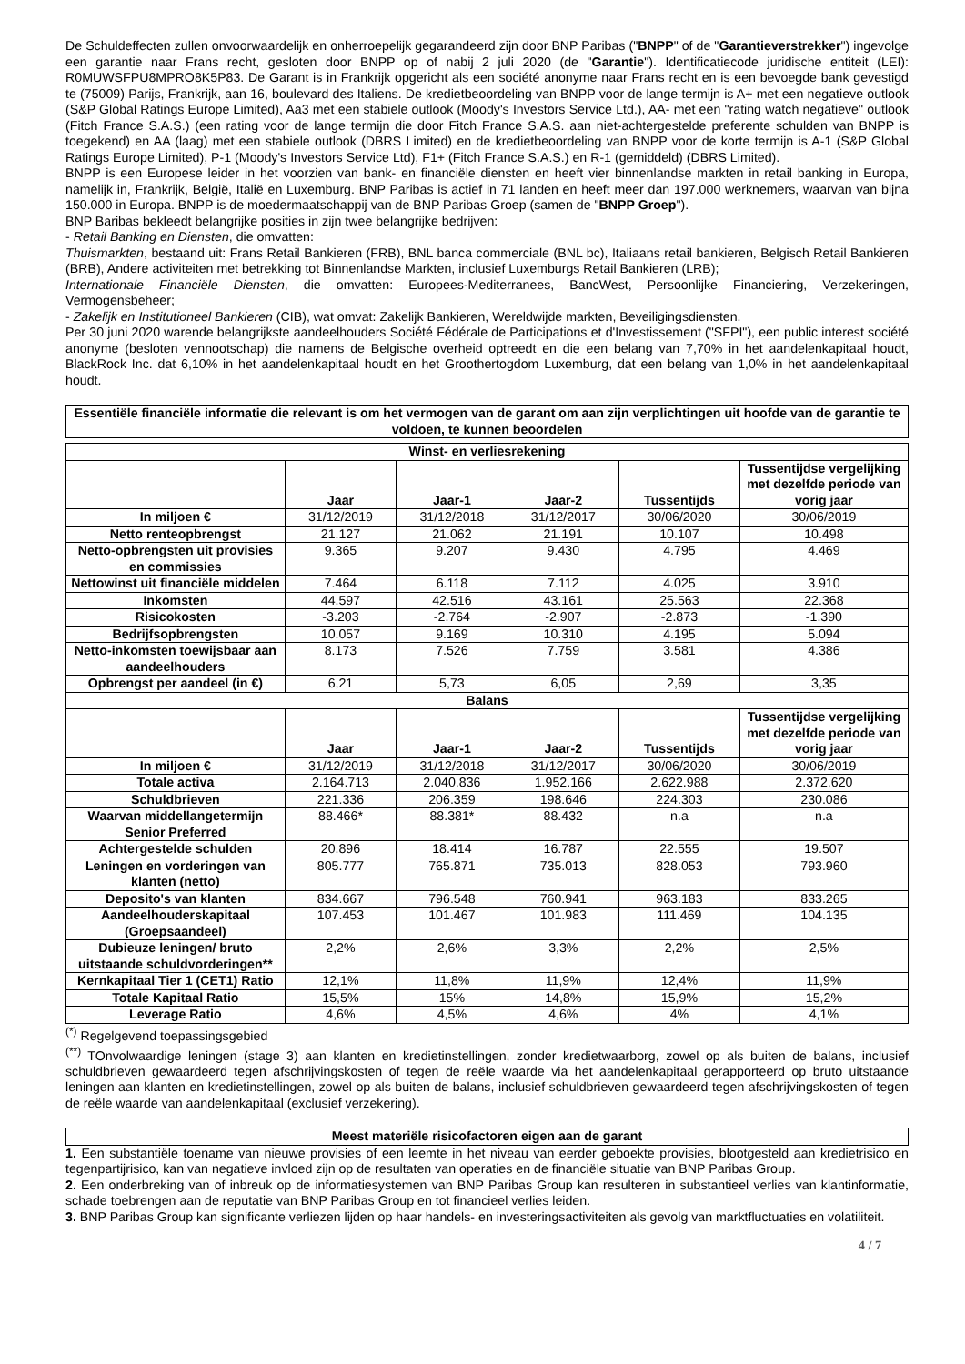De Schuldeffecten zullen onvoorwaardelijk en onherroepelijk gegarandeerd zijn door BNP Paribas ("BNPP" of de "Garantieverstrekker") ingevolge een garantie naar Frans recht, gesloten door BNPP op of nabij 2 juli 2020 (de "Garantie"). Identificatiecode juridische entiteit (LEI): R0MUWSFPU8MPRO8K5P83. De Garant is in Frankrijk opgericht als een société anonyme naar Frans recht en is een bevoegde bank gevestigd te (75009) Parijs, Frankrijk, aan 16, boulevard des Italiens. De kredietbeoordeling van BNPP voor de lange termijn is A+ met een negatieve outlook (S&P Global Ratings Europe Limited), Aa3 met een stabiele outlook (Moody's Investors Service Ltd.), AA- met een "rating watch negatieve" outlook (Fitch France S.A.S.) (een rating voor de lange termijn die door Fitch France S.A.S. aan niet-achtergestelde preferente schulden van BNPP is toegekend) en AA (laag) met een stabiele outlook (DBRS Limited) en de kredietbeoordeling van BNPP voor de korte termijn is A-1 (S&P Global Ratings Europe Limited), P-1 (Moody's Investors Service Ltd), F1+ (Fitch France S.A.S.) en R-1 (gemiddeld) (DBRS Limited).
BNPP is een Europese leider in het voorzien van bank- en financiële diensten en heeft vier binnenlandse markten in retail banking in Europa, namelijk in, Frankrijk, België, Italië en Luxemburg. BNP Paribas is actief in 71 landen en heeft meer dan 197.000 werknemers, waarvan van bijna 150.000 in Europa. BNPP is de moedermaatschappij van de BNP Paribas Groep (samen de "BNPP Groep").
BNP Baribas bekleedt belangrijke posities in zijn twee belangrijke bedrijven:
- Retail Banking en Diensten, die omvatten:
Thuismarkten, bestaand uit: Frans Retail Bankieren (FRB), BNL banca commerciale (BNL bc), Italiaans retail bankieren, Belgisch Retail Bankieren (BRB), Andere activiteiten met betrekking tot Binnenlandse Markten, inclusief Luxemburgs Retail Bankieren (LRB);
Internationale Financiële Diensten, die omvatten: Europees-Mediterranees, BancWest, Persoonlijke Financiering, Verzekeringen, Vermogensbeheer;
- Zakelijk en Institutioneel Bankieren (CIB), wat omvat: Zakelijk Bankieren, Wereldwijde markten, Beveiligingsdiensten.
Per 30 juni 2020 warende belangrijkste aandeelhouders Société Fédérale de Participations et d'Investissement ("SFPI"), een public interest société anonyme (besloten vennootschap) die namens de Belgische overheid optreedt en die een belang van 7,70% in het aandelenkapitaal houdt, BlackRock Inc. dat 6,10% in het aandelenkapitaal houdt en het Groothertogdom Luxemburg, dat een belang van 1,0% in het aandelenkapitaal houdt.
| Essentiële financiële informatie die relevant is om het vermogen van de garant om aan zijn verplichtingen uit hoofde van de garantie te voldoen, te kunnen beoordelen |
| --- |
| Winst- en verliesrekening | | | | | |
| --- | --- | --- | --- | --- | --- |
| | Jaar | Jaar-1 | Jaar-2 | Tussentijds | Tussentijdse vergelijking met dezelfde periode van vorig jaar |
| In miljoen € | 31/12/2019 | 31/12/2018 | 31/12/2017 | 30/06/2020 | 30/06/2019 |
| Netto renteopbrengst | 21.127 | 21.062 | 21.191 | 10.107 | 10.498 |
| Netto-opbrengsten uit provisies en commissies | 9.365 | 9.207 | 9.430 | 4.795 | 4.469 |
| Nettowinst uit financiële middelen | 7.464 | 6.118 | 7.112 | 4.025 | 3.910 |
| Inkomsten | 44.597 | 42.516 | 43.161 | 25.563 | 22.368 |
| Risicokosten | -3.203 | -2.764 | -2.907 | -2.873 | -1.390 |
| Bedrijfsopbrengsten | 10.057 | 9.169 | 10.310 | 4.195 | 5.094 |
| Netto-inkomsten toewijsbaar aan aandeelhouders | 8.173 | 7.526 | 7.759 | 3.581 | 4.386 |
| Opbrengst per aandeel (in €) | 6,21 | 5,73 | 6,05 | 2,69 | 3,35 |
| Balans | | | | | |
| | Jaar | Jaar-1 | Jaar-2 | Tussentijds | Tussentijdse vergelijking met dezelfde periode van vorig jaar |
| In miljoen € | 31/12/2019 | 31/12/2018 | 31/12/2017 | 30/06/2020 | 30/06/2019 |
| Totale activa | 2.164.713 | 2.040.836 | 1.952.166 | 2.622.988 | 2.372.620 |
| Schuldbrieven | 221.336 | 206.359 | 198.646 | 224.303 | 230.086 |
| Waarvan middellangetermijn Senior Preferred | 88.466* | 88.381* | 88.432 | n.a | n.a |
| Achtergestelde schulden | 20.896 | 18.414 | 16.787 | 22.555 | 19.507 |
| Leningen en vorderingen van klanten (netto) | 805.777 | 765.871 | 735.013 | 828.053 | 793.960 |
| Deposito's van klanten | 834.667 | 796.548 | 760.941 | 963.183 | 833.265 |
| Aandeelhouderskapitaal (Groepsaandeel) | 107.453 | 101.467 | 101.983 | 111.469 | 104.135 |
| Dubieuze leningen/ bruto uitstaande schuldvorderingen** | 2,2% | 2,6% | 3,3% | 2,2% | 2,5% |
| Kernkapitaal Tier 1 (CET1) Ratio | 12,1% | 11,8% | 11,9% | 12,4% | 11,9% |
| Totale Kapitaal Ratio | 15,5% | 15% | 14,8% | 15,9% | 15,2% |
| Leverage Ratio | 4,6% | 4,5% | 4,6% | 4% | 4,1% |
<sup>(*)</sup> Regelgevend toepassingsgebied
<sup>(**)</sup> TOnvolwaardige leningen (stage 3) aan klanten en kredietinstellingen, zonder kredietwaarborg, zowel op als buiten de balans, inclusief schuldbrieven gewaardeerd tegen afschrijvingskosten of tegen de reële waarde via het aandelenkapitaal gerapporteerd op bruto uitstaande leningen aan klanten en kredietinstellingen, zowel op als buiten de balans, inclusief schuldbrieven gewaardeerd tegen afschrijvingskosten of tegen de reële waarde van aandelenkapitaal (exclusief verzekering).
| Meest materiële risicofactoren eigen aan de garant |
| --- |
1. Een substantiële toename van nieuwe provisies of een leemte in het niveau van eerder geboekte provisies, blootgesteld aan kredietrisico en tegenpartijrisico, kan van negatieve invloed zijn op de resultaten van operaties en de financiële situatie van BNP Paribas Group.
2. Een onderbreking van of inbreuk op de informatiesystemen van BNP Paribas Group kan resulteren in substantieel verlies van klantinformatie, schade toebrengen aan de reputatie van BNP Paribas Group en tot financieel verlies leiden.
3. BNP Paribas Group kan significante verliezen lijden op haar handels- en investeringsactiviteiten als gevolg van marktfluctuaties en volatiliteit.
4 / 7